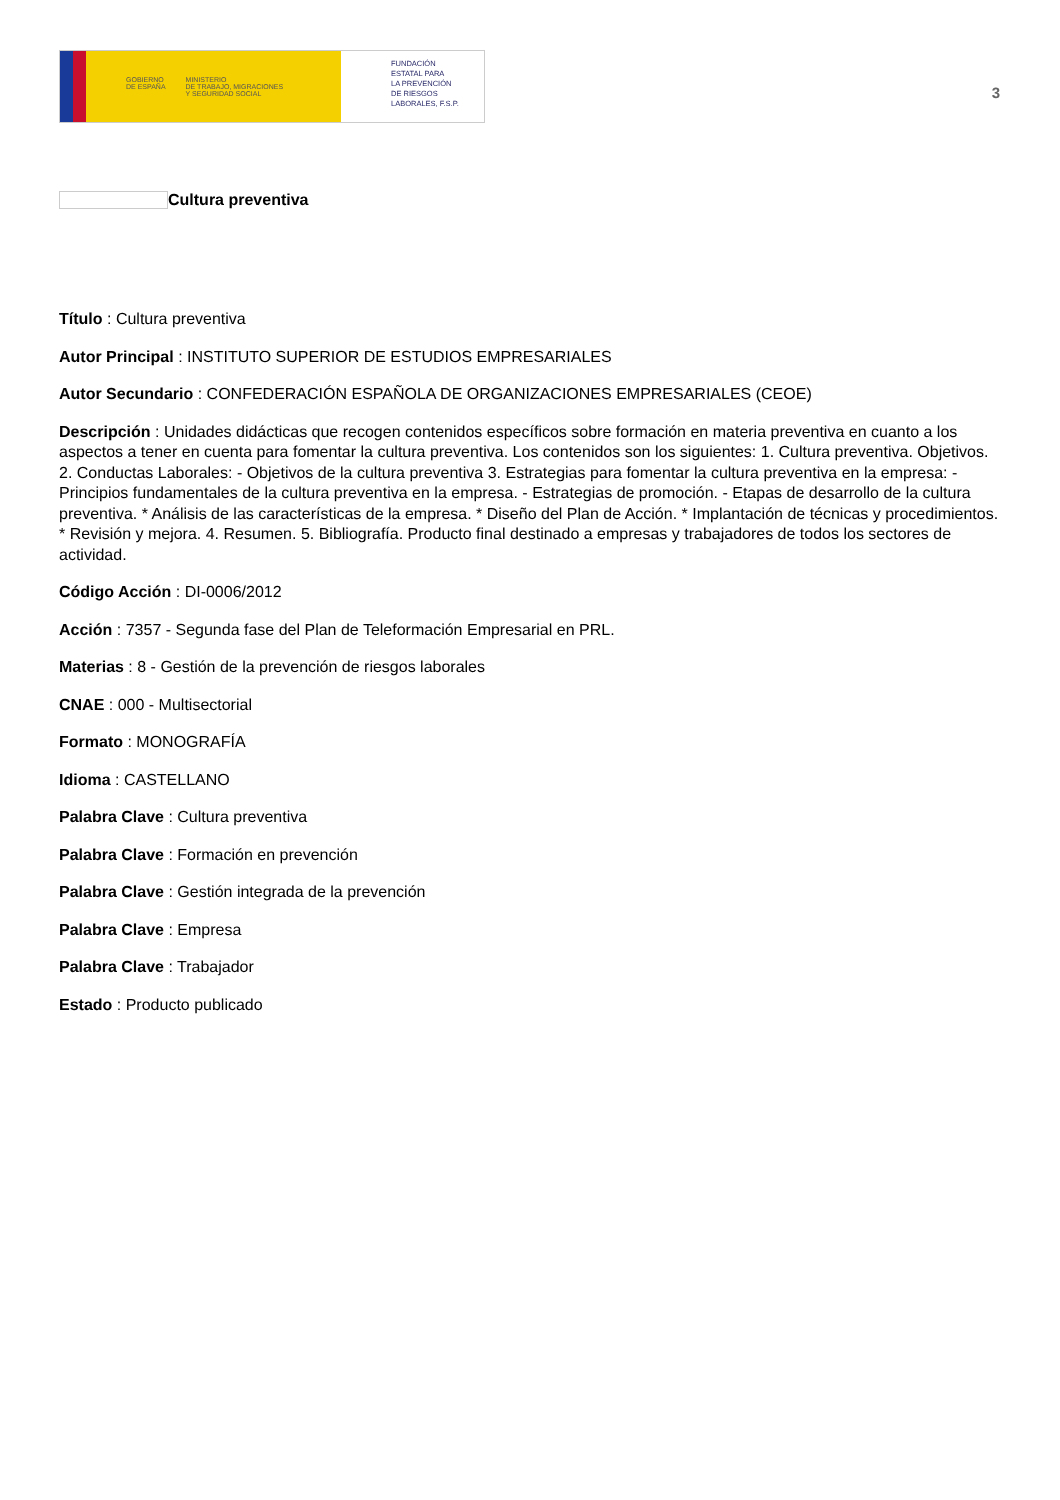GOBIERNO
DE ESPAÑA MINISTERIO
DE TRABAJO, MIGRACIONES
Y SEGURIDAD SOCIAL
FUNDACIÓN
ESTATAL PARA
LA PREVENCIÓN
DE RIESGOS
LABORALES, F.S.P.
3
Cultura preventiva
Título : Cultura preventiva
Autor Principal : INSTITUTO SUPERIOR DE ESTUDIOS EMPRESARIALES
Autor Secundario : CONFEDERACIÓN ESPAÑOLA DE ORGANIZACIONES EMPRESARIALES (CEOE)
Descripción : Unidades didácticas que recogen contenidos específicos sobre formación en materia preventiva en cuanto a los aspectos a tener en cuenta para fomentar la cultura preventiva. Los contenidos son los siguientes: 1. Cultura preventiva. Objetivos. 2. Conductas Laborales: - Objetivos de la cultura preventiva 3. Estrategias para fomentar la cultura preventiva en la empresa: - Principios fundamentales de la cultura preventiva en la empresa. - Estrategias de promoción. - Etapas de desarrollo de la cultura preventiva. * Análisis de las características de la empresa. * Diseño del Plan de Acción. * Implantación de técnicas y procedimientos. * Revisión y mejora. 4. Resumen. 5. Bibliografía. Producto final destinado a empresas y trabajadores de todos los sectores de actividad.
Código Acción : DI-0006/2012
Acción : 7357 - Segunda fase del Plan de Teleformación Empresarial en PRL.
Materias : 8 - Gestión de la prevención de riesgos laborales
CNAE : 000 - Multisectorial
Formato : MONOGRAFÍA
Idioma : CASTELLANO
Palabra Clave : Cultura preventiva
Palabra Clave : Formación en prevención
Palabra Clave : Gestión integrada de la prevención
Palabra Clave : Empresa
Palabra Clave : Trabajador
Estado : Producto publicado